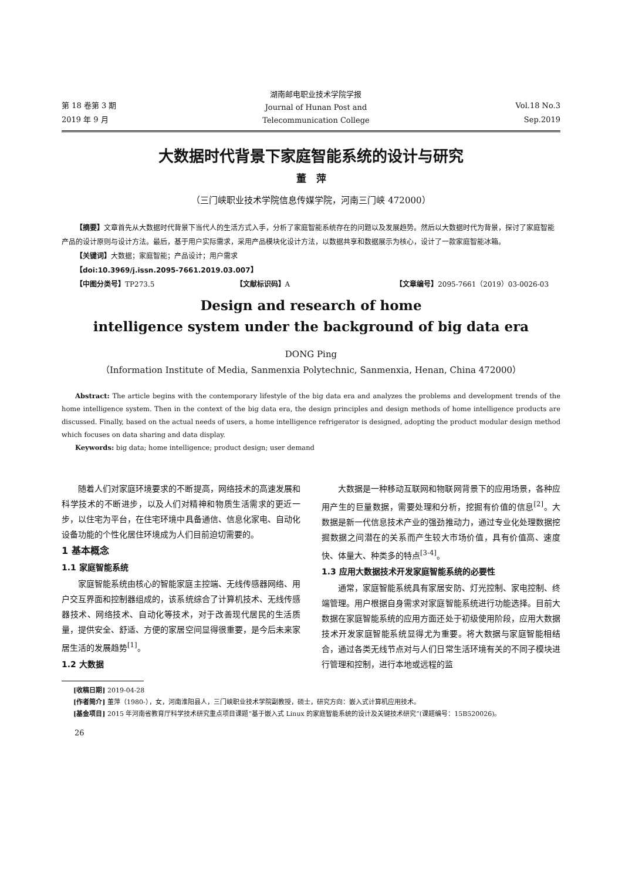第 18 卷第 3 期
2019 年 9 月
湖南邮电职业技术学院学报
Journal of Hunan Post and
Telecommunication College
Vol.18 No.3
Sep.2019
大数据时代背景下家庭智能系统的设计与研究
董　萍
（三门峡职业技术学院信息传媒学院，河南三门峡 472000）
【摘要】文章首先从大数据时代背景下当代人的生活方式入手，分析了家庭智能系统存在的问题以及发展趋势。然后以大数据时代为背景，探讨了家庭智能产品的设计原则与设计方法。最后，基于用户实际需求，采用产品模块化设计方法，以数据共享和数据展示为核心，设计了一款家庭智能冰箱。
【关键词】大数据；家庭智能；产品设计；用户需求
【doi:10.3969/j.issn.2095-7661.2019.03.007】
【中图分类号】TP273.5 【文献标识码】A 【文章编号】2095-7661（2019）03-0026-03
Design and research of home
intelligence system under the background of big data era
DONG Ping
（Information Institute of Media, Sanmenxia Polytechnic, Sanmenxia, Henan, China 472000）
Abstract: The article begins with the contemporary lifestyle of the big data era and analyzes the problems and development trends of the home intelligence system. Then in the context of the big data era, the design principles and design methods of home intelligence products are discussed. Finally, based on the actual needs of users, a home intelligence refrigerator is designed, adopting the product modular design method which focuses on data sharing and data display.
Keywords: big data; home intelligence; product design; user demand
随着人们对家庭环境要求的不断提高，网络技术的高速发展和科学技术的不断进步，以及人们对精神和物质生活需求的更近一步，以住宅为平台，在住宅环境中具备通信、信息化家电、自动化设备功能的个性化居住环境成为人们目前迫切需要的。
1 基本概念
1.1 家庭智能系统
家庭智能系统由核心的智能家庭主控端、无线传感器网络、用户交互界面和控制器组成的，该系统综合了计算机技术、无线传感器技术、网络技术、自动化等技术，对于改善现代居民的生活质量，提供安全、舒适、方便的家居空间显得很重要，是今后未来家居生活的发展趋势<sup>[1]</sup>。
1.2 大数据
大数据是一种移动互联网和物联网背景下的应用场景，各种应用产生的巨量数据，需要处理和分析，挖掘有价值的信息<sup>[2]</sup>。大数据是新一代信息技术产业的强劲推动力，通过专业化处理数据挖掘数据之间潜在的关系而产生较大市场价值，具有价值高、速度快、体量大、种类多的特点<sup>[3-4]</sup>。
1.3 应用大数据技术开发家庭智能系统的必要性
通常，家庭智能系统具有家居安防、灯光控制、家电控制、终端管理。用户根据自身需求对家庭智能系统进行功能选择。目前大数据在家庭智能系统的应用方面还处于初级使用阶段，应用大数据技术开发家庭智能系统显得尤为重要。将大数据与家庭智能相结合，通过各类无线节点对与人们日常生活环境有关的不同子模块进行管理和控制，进行本地或远程的监
[收稿日期] 2019-04-28
[作者简介] 董萍（1980-），女，河南淮阳县人，三门峡职业技术学院副教授，硕士，研究方向：嵌入式计算机应用技术。
[基金项目] 2015 年河南省教育厅科学技术研究重点项目课题“基于嵌入式 Linux 的家庭智能系统的设计及关键技术研究”(课题编号：15B520026)。
26